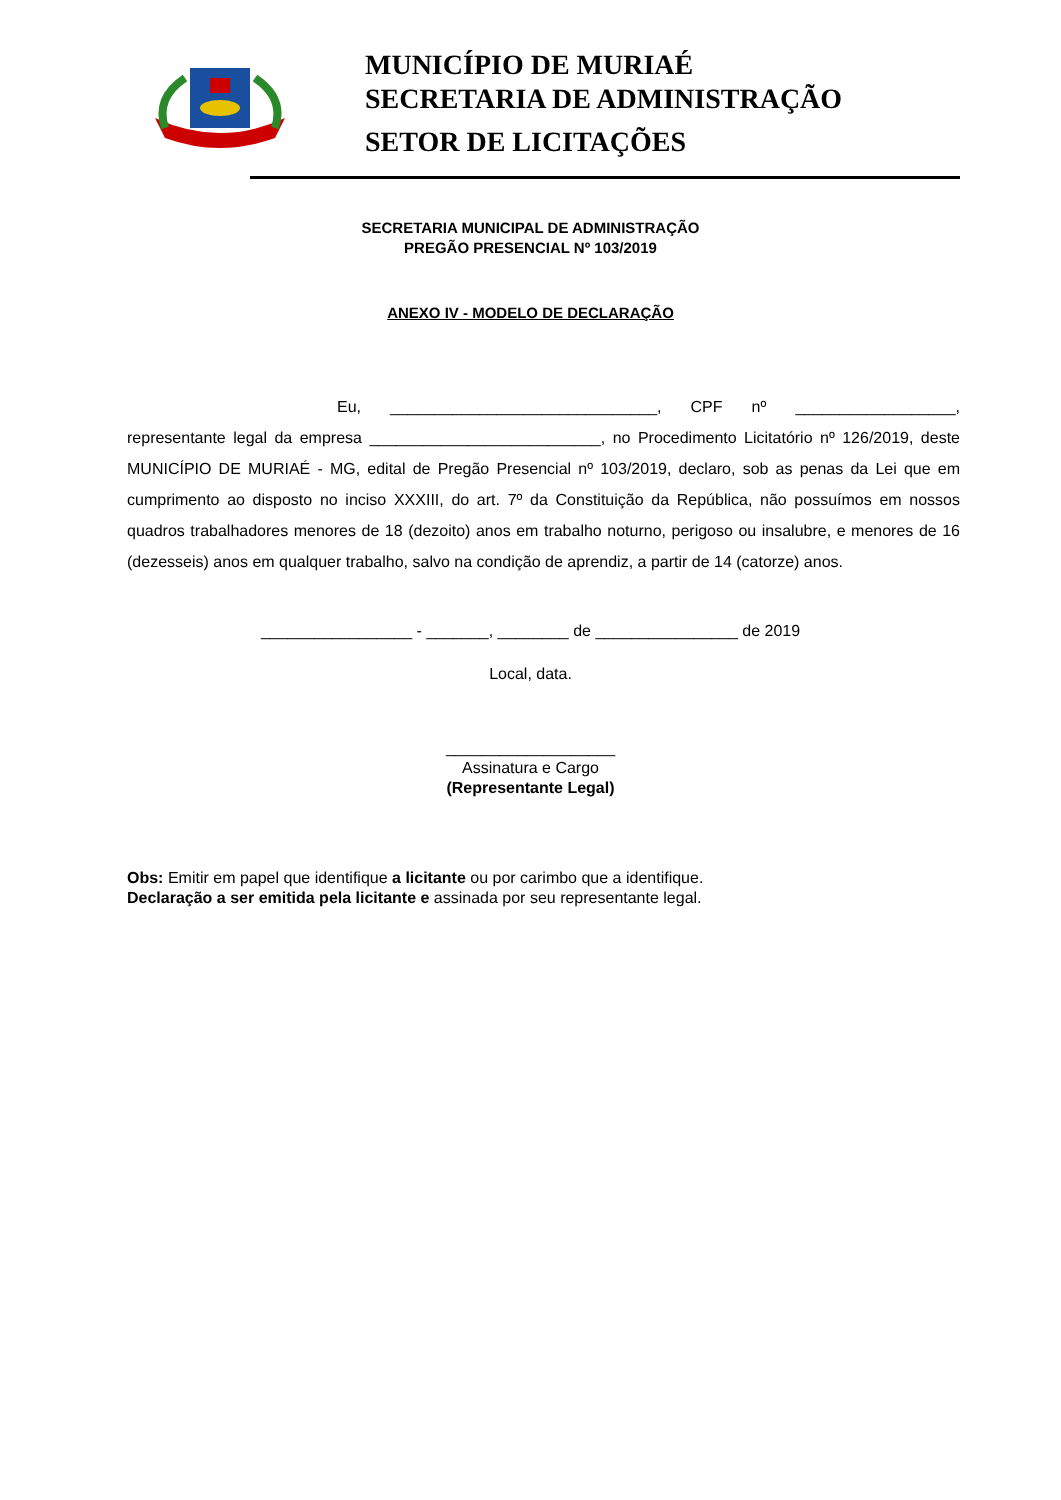MUNICÍPIO DE MURIAÉ
SECRETARIA DE ADMINISTRAÇÃO
SETOR DE LICITAÇÕES
SECRETARIA MUNICIPAL DE ADMINISTRAÇÃO
PREGÃO PRESENCIAL Nº 103/2019
ANEXO IV - MODELO DE DECLARAÇÃO
Eu, ______________________________, CPF nº __________________, representante legal da empresa __________________________, no Procedimento Licitatório nº 126/2019, deste MUNICÍPIO DE MURIAÉ - MG, edital de Pregão Presencial nº 103/2019, declaro, sob as penas da Lei que em cumprimento ao disposto no inciso XXXIII, do art. 7º da Constituição da República, não possuímos em nossos quadros trabalhadores menores de 18 (dezoito) anos em trabalho noturno, perigoso ou insalubre, e menores de 16 (dezesseis) anos em qualquer trabalho, salvo na condição de aprendiz, a partir de 14 (catorze) anos.
_________________ - _______, ________ de ________________ de 2019
Local, data.
___________________
Assinatura e Cargo
(Representante Legal)
Obs: Emitir em papel que identifique a licitante ou por carimbo que a identifique.
Declaração a ser emitida pela licitante e assinada por seu representante legal.